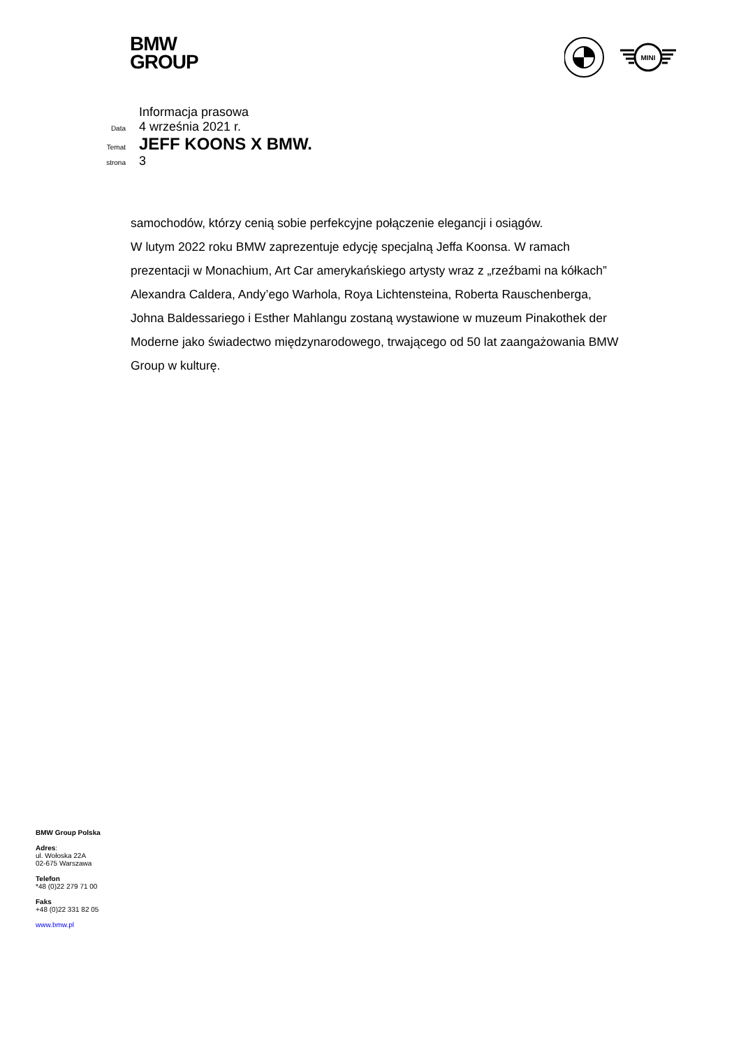BMW
GROUP
MINI
Informacja prasowa
Data 4 września 2021 r.
Temat JEFF KOONS X BMW.
strona 3
samochodów, którzy cenią sobie perfekcyjne połączenie elegancji i osiągów.
W lutym 2022 roku BMW zaprezentuje edycję specjalną Jeffa Koonsa. W ramach prezentacji w Monachium, Art Car amerykańskiego artysty wraz z „rzeźbami na kółkach” Alexandra Caldera, Andy’ego Warhola, Roya Lichtensteina, Roberta Rauschenberga, Johna Baldessariego i Esther Mahlangu zostaną wystawione w muzeum Pinakothek der Moderne jako świadectwo międzynarodowego, trwającego od 50 lat zaangażowania BMW Group w kulturę.
BMW Group Polska
Adres:
ul. Wołoska 22A
02-675 Warszawa
Telefon
*48 (0)22 279 71 00
Faks
+48 (0)22 331 82 05
www.bmw.pl